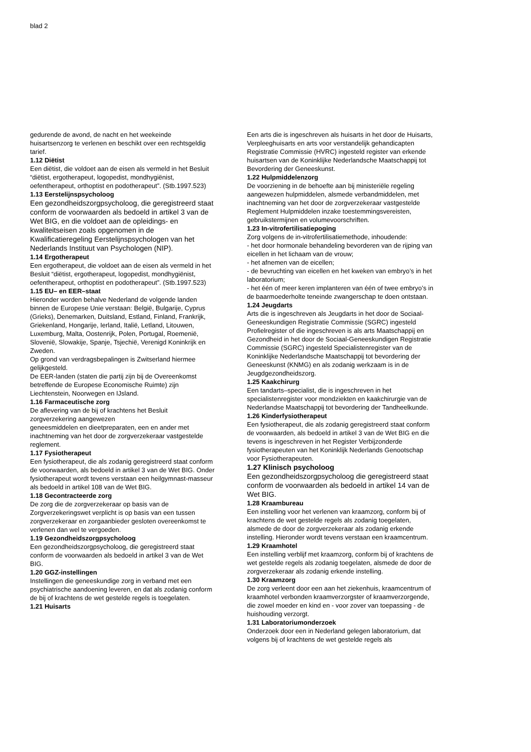blad 2
gedurende de avond, de nacht en het weekeinde huisartsenzorg te verlenen en beschikt over een rechtsgeldig tarief.
1.12 Diëtist
Een diëtist, die voldoet aan de eisen als vermeld in het Besluit “diëtist, ergotherapeut, logopedist, mondhygiënist, oefentherapeut, orthoptist en podotherapeut”. (Stb.1997.523)
1.13 Eerstelijnspsycholoog
Een gezondheidszorgpsycholoog, die geregistreerd staat conform de voorwaarden als bedoeld in artikel 3 van de Wet BIG, en die voldoet aan de opleidings- en kwaliteitseisen zoals opgenomen in de Kwalificatieregeling Eerstelijnspsychologen van het Nederlands Instituut van Psychologen (NIP).
1.14 Ergotherapeut
Een ergotherapeut, die voldoet aan de eisen als vermeld in het Besluit “diëtist, ergotherapeut, logopedist, mondhygiënist, oefentherapeut, orthoptist en podotherapeut”. (Stb.1997.523)
1.15 EU– en EER–staat
Hieronder worden behalve Nederland de volgende landen binnen de Europese Unie verstaan: België, Bulgarije, Cyprus (Grieks), Denemarken, Duitsland, Estland, Finland, Frankrijk, Griekenland, Hongarije, Ierland, Italië, Letland, Litouwen, Luxemburg, Malta, Oostenrijk, Polen, Portugal, Roemenië, Slovenië, Slowakije, Spanje, Tsjechië, Verenigd Koninkrijk en Zweden.
Op grond van verdragsbepalingen is Zwitserland hiermee gelijkgesteld.
De EER-landen (staten die partij zijn bij de Overeenkomst betreffende de Europese Economische Ruimte) zijn Liechtenstein, Noorwegen en IJsland.
1.16 Farmaceutische zorg
De aflevering van de bij of krachtens het Besluit zorgverzekering aangewezen
geneesmiddelen en dieetpreparaten, een en ander met inachtneming van het door de zorgverzekeraar vastgestelde reglement.
1.17 Fysiotherapeut
Een fysiotherapeut, die als zodanig geregistreerd staat conform de voorwaarden, als bedoeld in artikel 3 van de Wet BIG. Onder fysiotherapeut wordt tevens verstaan een heilgymnast-masseur als bedoeld in artikel 108 van de Wet BIG.
1.18 Gecontracteerde zorg
De zorg die de zorgverzekeraar op basis van de Zorgverzekeringswet verplicht is op basis van een tussen zorgverzekeraar en zorgaanbieder gesloten overeenkomst te verlenen dan wel te vergoeden.
1.19 Gezondheidszorgpsycholoog
Een gezondheidszorgpsycholoog, die geregistreerd staat conform de voorwaarden als bedoeld in artikel 3 van de Wet BIG.
1.20 GGZ-instellingen
Instellingen die geneeskundige zorg in verband met een psychiatrische aandoening leveren, en dat als zodanig conform de bij of krachtens de wet gestelde regels is toegelaten.
1.21 Huisarts
Een arts die is ingeschreven als huisarts in het door de Huisarts, Verpleeghuisarts en arts voor verstandelijk gehandicapten Registratie Commissie (HVRC) ingesteld register van erkende huisartsen van de Koninklijke Nederlandsche Maatschappij tot Bevordering der Geneeskunst.
1.22 Hulpmiddelenzorg
De voorziening in de behoefte aan bij ministeriële regeling aangewezen hulpmiddelen, alsmede verbandmiddelen, met inachtneming van het door de zorgverzekeraar vastgestelde Reglement Hulpmiddelen inzake toestemmingsvereisten, gebruikstermijnen en volumevoorschriften.
1.23 In-vitrofertilisatiepoging
Zorg volgens de in-vitrofertilisatiemethode, inhoudende:
- het door hormonale behandeling bevorderen van de rijping van eicellen in het lichaam van de vrouw;
- het afnemen van de eicellen;
- de bevruchting van eicellen en het kweken van embryo’s in het laboratorium;
- het één of meer keren implanteren van één of twee embryo’s in de baarmoederholte teneinde zwangerschap te doen ontstaan.
1.24 Jeugdarts
Arts die is ingeschreven als Jeugdarts in het door de Sociaal-Geneeskundigen Registratie Commissie (SGRC) ingesteld Profielregister of die ingeschreven is als arts Maatschappij en Gezondheid in het door de Sociaal-Geneeskundigen Registratie Commissie (SGRC) ingesteld Specialistenregister van de Koninklijke Nederlandsche Maatschappij tot bevordering der Geneeskunst (KNMG) en als zodanig werkzaam is in de Jeugdgezondheidszorg.
1.25 Kaakchirurg
Een tandarts–specialist, die is ingeschreven in het specialistenregister voor mondziekten en kaakchirurgie van de Nederlandse Maatschappij tot bevordering der Tandheelkunde.
1.26 Kinderfysiotherapeut
Een fysiotherapeut, die als zodanig geregistreerd staat conform de voorwaarden, als bedoeld in artikel 3 van de Wet BIG en die tevens is ingeschreven in het Register Verbijzonderde fysiotherapeuten van het Koninklijk Nederlands Genootschap voor Fysiotherapeuten.
1.27 Klinisch psycholoog
Een gezondheidszorgpsycholoog die geregistreerd staat conform de voorwaarden als bedoeld in artikel 14 van de Wet BIG.
1.28 Kraambureau
Een instelling voor het verlenen van kraamzorg, conform bij of krachtens de wet gestelde regels als zodanig toegelaten, alsmede de door de zorgverzekeraar als zodanig erkende instelling. Hieronder wordt tevens verstaan een kraamcentrum.
1.29 Kraamhotel
Een instelling verblijf met kraamzorg, conform bij of krachtens de wet gestelde regels als zodanig toegelaten, alsmede de door de zorgverzekeraar als zodanig erkende instelling.
1.30 Kraamzorg
De zorg verleent door een aan het ziekenhuis, kraamcentrum of kraamhotel verbonden kraamverzorgster of kraamverzorgende, die zowel moeder en kind en - voor zover van toepassing - de huishouding verzorgt.
1.31 Laboratoriumonderzoek
Onderzoek door een in Nederland gelegen laboratorium, dat volgens bij of krachtens de wet gestelde regels als